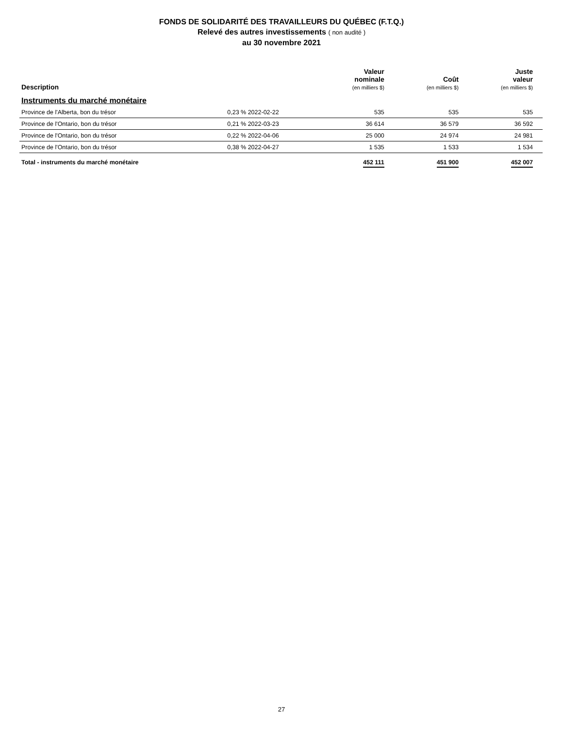FONDS DE SOLIDARITÉ DES TRAVAILLEURS DU QUÉBEC (F.T.Q.)
Relevé des autres investissements ( non audité )
au 30 novembre 2021
| Description | | Valeur nominale (en milliers $) | Coût (en milliers $) | Juste valeur (en milliers $) |
| --- | --- | --- | --- | --- |
| Instruments du marché monétaire | | | | |
| Province de l'Alberta, bon du trésor | 0,23 % 2022-02-22 | 535 | 535 | 535 |
| Province de l'Ontario, bon du trésor | 0,21 % 2022-03-23 | 36 614 | 36 579 | 36 592 |
| Province de l'Ontario, bon du trésor | 0,22 % 2022-04-06 | 25 000 | 24 974 | 24 981 |
| Province de l'Ontario, bon du trésor | 0,38 % 2022-04-27 | 1 535 | 1 533 | 1 534 |
| Total - instruments du marché monétaire | | 452 111 | 451 900 | 452 007 |
27